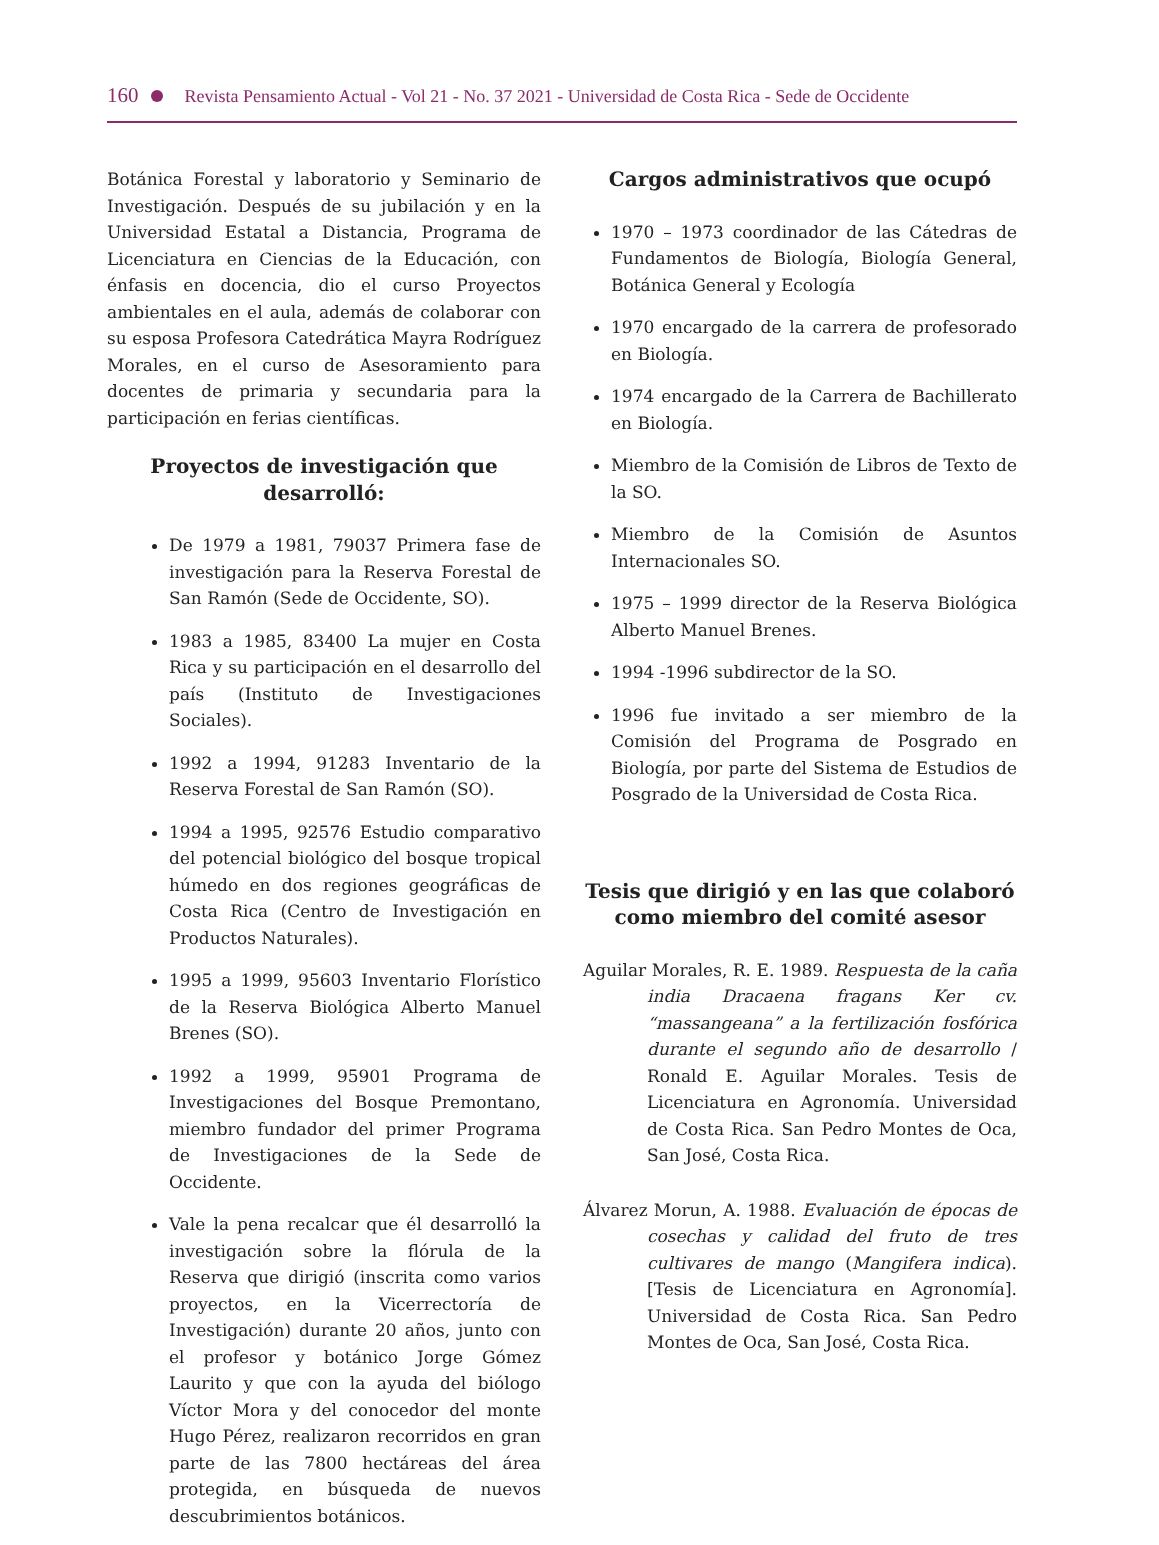160 Revista Pensamiento Actual - Vol 21 - No. 37 2021 - Universidad de Costa Rica - Sede de Occidente
Botánica Forestal y laboratorio y Seminario de Investigación. Después de su jubilación y en la Universidad Estatal a Distancia, Programa de Licenciatura en Ciencias de la Educación, con énfasis en docencia, dio el curso Proyectos ambientales en el aula, además de colaborar con su esposa Profesora Catedrática Mayra Rodríguez Morales, en el curso de Asesoramiento para docentes de primaria y secundaria para la participación en ferias científicas.
Proyectos de investigación que desarrolló:
De 1979 a 1981, 79037 Primera fase de investigación para la Reserva Forestal de San Ramón (Sede de Occidente, SO).
1983 a 1985, 83400 La mujer en Costa Rica y su participación en el desarrollo del país (Instituto de Investigaciones Sociales).
1992 a 1994, 91283 Inventario de la Reserva Forestal de San Ramón (SO).
1994 a 1995, 92576 Estudio comparativo del potencial biológico del bosque tropical húmedo en dos regiones geográficas de Costa Rica (Centro de Investigación en Productos Naturales).
1995 a 1999, 95603 Inventario Florístico de la Reserva Biológica Alberto Manuel Brenes (SO).
1992 a 1999, 95901 Programa de Investigaciones del Bosque Premontano, miembro fundador del primer Programa de Investigaciones de la Sede de Occidente.
Vale la pena recalcar que él desarrolló la investigación sobre la flórula de la Reserva que dirigió (inscrita como varios proyectos, en la Vicerrectoría de Investigación) durante 20 años, junto con el profesor y botánico Jorge Gómez Laurito y que con la ayuda del biólogo Víctor Mora y del conocedor del monte Hugo Pérez, realizaron recorridos en gran parte de las 7800 hectáreas del área protegida, en búsqueda de nuevos descubrimientos botánicos.
Cargos administrativos que ocupó
1970 – 1973 coordinador de las Cátedras de Fundamentos de Biología, Biología General, Botánica General y Ecología
1970 encargado de la carrera de profesorado en Biología.
1974 encargado de la Carrera de Bachillerato en Biología.
Miembro de la Comisión de Libros de Texto de la SO.
Miembro de la Comisión de Asuntos Internacionales SO.
1975 – 1999 director de la Reserva Biológica Alberto Manuel Brenes.
1994 -1996 subdirector de la SO.
1996 fue invitado a ser miembro de la Comisión del Programa de Posgrado en Biología, por parte del Sistema de Estudios de Posgrado de la Universidad de Costa Rica.
Tesis que dirigió y en las que colaboró como miembro del comité asesor
Aguilar Morales, R. E. 1989. Respuesta de la caña india Dracaena fragans Ker cv. “massangeana” a la fertilización fosfórica durante el segundo año de desarrollo / Ronald E. Aguilar Morales. Tesis de Licenciatura en Agronomía. Universidad de Costa Rica. San Pedro Montes de Oca, San José, Costa Rica.
Álvarez Morun, A. 1988. Evaluación de épocas de cosechas y calidad del fruto de tres cultivares de mango (Mangifera indica). [Tesis de Licenciatura en Agronomía]. Universidad de Costa Rica. San Pedro Montes de Oca, San José, Costa Rica.